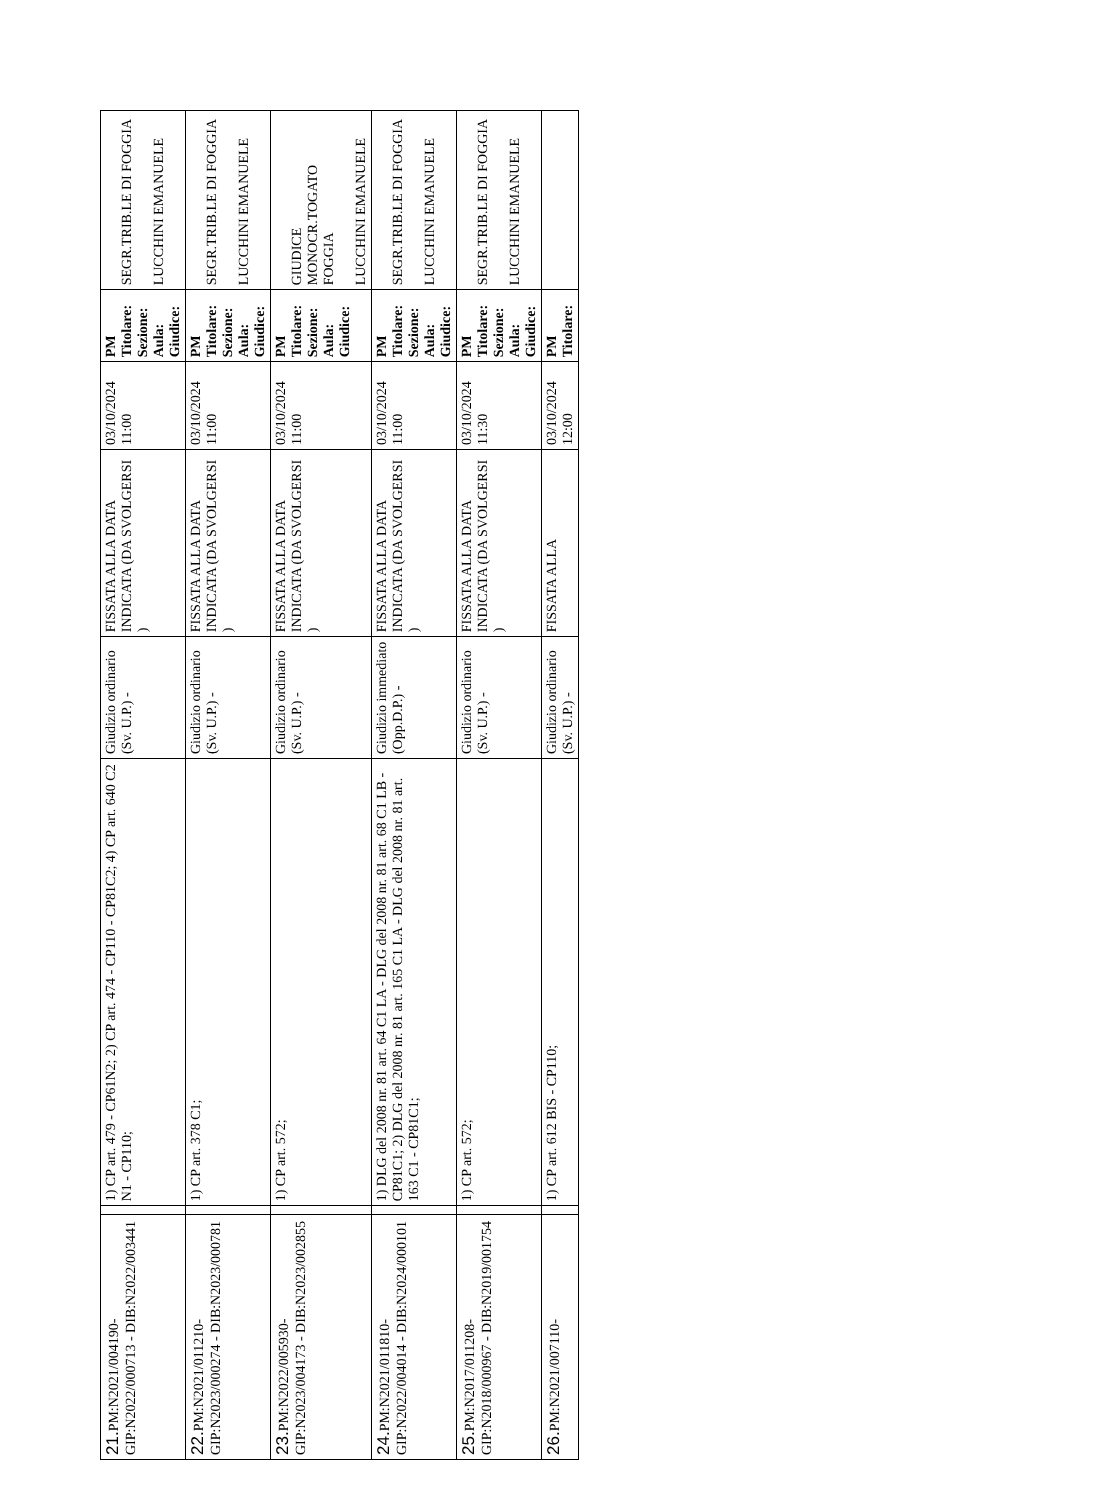| 21. PM:N2021/004190-GIP:N2022/000713 - DIB:N2022/003441 | | 1) CP art. 479 - CP61N2; 2) CP art. 474 - CP110 - CP81C2; 4) CP art. 640 C2 N1 - CP110; | Giudizio ordinario (Sv. U.P.) - | FISSATA ALLA DATA INDICATA (DA SVOLGERSI ) | 03/10/2024 11:00 | PM Titolare: Sezione: Aula: Giudice: | SEGR.TRIB.LE DI FOGGIA LUCCHINI EMANUELE |
| 22. PM:N2021/011210-GIP:N2023/000274 - DIB:N2023/000781 | | 1) CP art. 378 C1; | Giudizio ordinario (Sv. U.P.) - | FISSATA ALLA DATA INDICATA (DA SVOLGERSI ) | 03/10/2024 11:00 | PM Titolare: Sezione: Aula: Giudice: | SEGR.TRIB.LE DI FOGGIA LUCCHINI EMANUELE |
| 23. PM:N2022/005930-GIP:N2023/004173 - DIB:N2023/002855 | | 1) CP art. 572; | Giudizio ordinario (Sv. U.P.) - | FISSATA ALLA DATA INDICATA (DA SVOLGERSI ) | 03/10/2024 11:00 | PM Titolare: Sezione: Aula: Giudice: | GIUDICE MONOCR.TOGATO FOGGIA LUCCHINI EMANUELE |
| 24. PM:N2021/011810-GIP:N2022/004014 - DIB:N2024/000101 | | 1) DLG del 2008 nr. 81 art. 64 C1 LA - DLG del 2008 nr. 81 art. 68 C1 LB - CP81C1; 2) DLG del 2008 nr. 81 art. 165 C1 LA - DLG del 2008 nr. 81 art. 163 C1 - CP81C1; | Giudizio immediato (Opp.D.P.) - | FISSATA ALLA DATA INDICATA (DA SVOLGERSI ) | 03/10/2024 11:00 | PM Titolare: Sezione: Aula: Giudice: | SEGR.TRIB.LE DI FOGGIA LUCCHINI EMANUELE |
| 25. PM:N2017/011208-GIP:N2018/000967 - DIB:N2019/001754 | | 1) CP art. 572; | Giudizio ordinario (Sv. U.P.) - | FISSATA ALLA DATA INDICATA (DA SVOLGERSI ) | 03/10/2024 11:30 | PM Titolare: Sezione: Aula: Giudice: | SEGR.TRIB.LE DI FOGGIA LUCCHINI EMANUELE |
| 26. PM:N2021/007110- | | 1) CP art. 612 BIS - CP110; | Giudizio ordinario (Sv. U.P.) - | FISSATA ALLA | 03/10/2024 12:00 | PM Titolare: | |